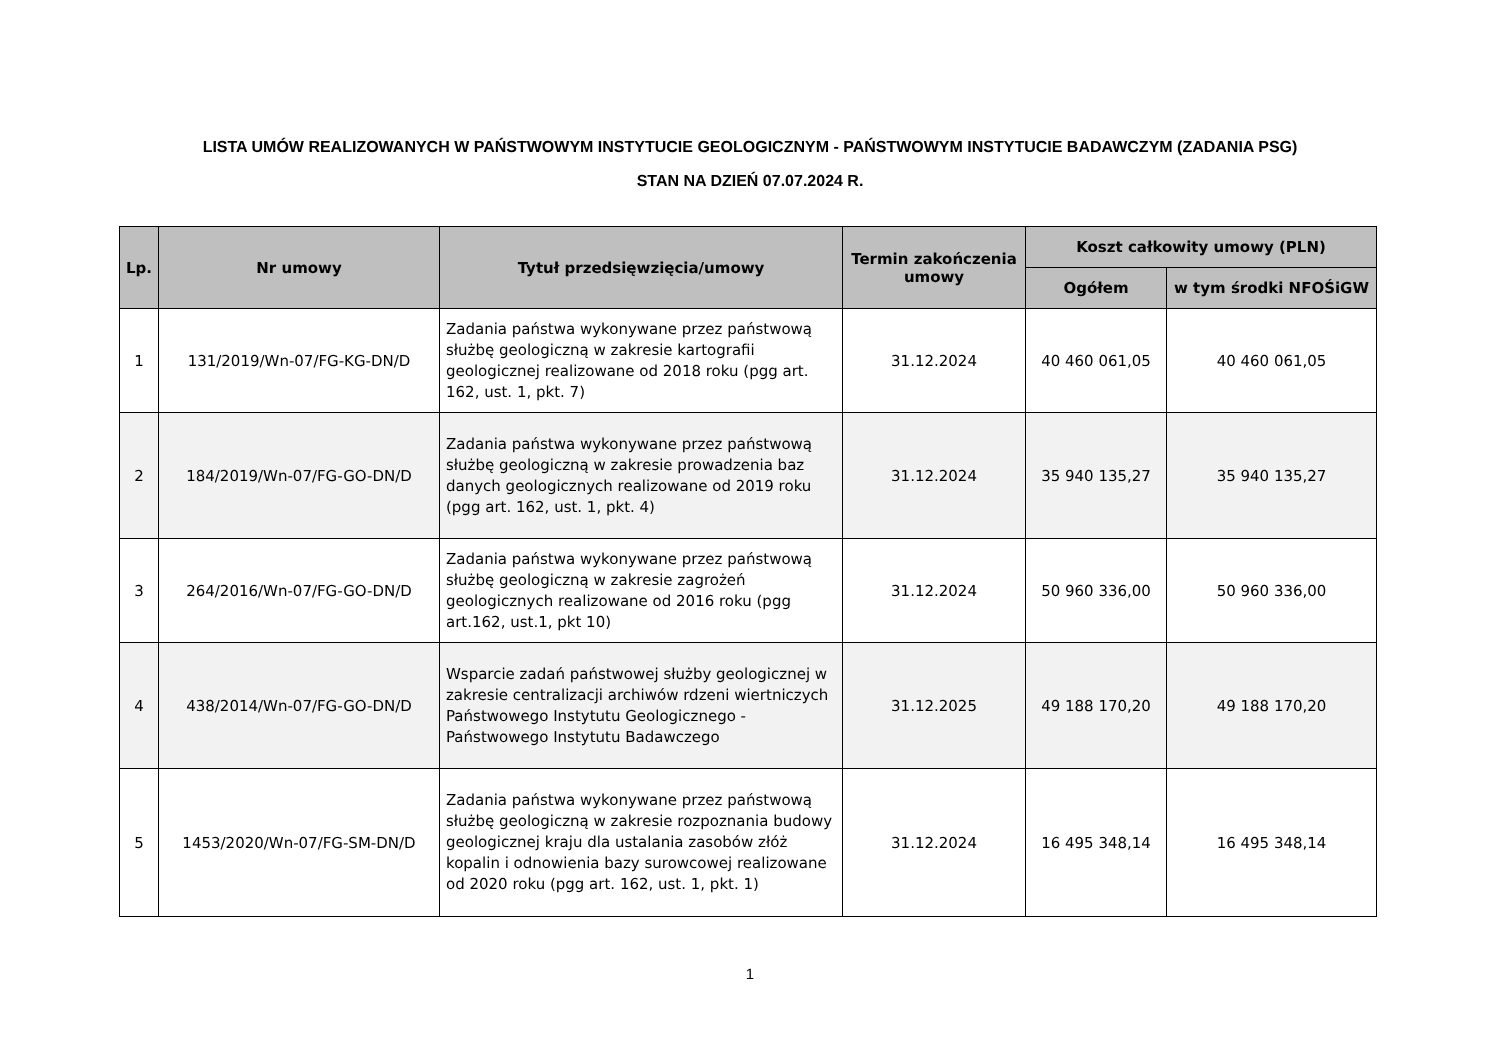LISTA UMÓW REALIZOWANYCH W PAŃSTWOWYM INSTYTUCIE GEOLOGICZNYM - PAŃSTWOWYM INSTYTUCIE BADAWCZYM (ZADANIA PSG)
STAN NA DZIEŃ 07.07.2024 R.
| Lp. | Nr umowy | Tytuł przedsięwzięcia/umowy | Termin zakończenia umowy | Koszt całkowity umowy (PLN) | |
| --- | --- | --- | --- | --- | --- |
| | | | | Ogółem | w tym środki NFOŚiGW |
| 1 | 131/2019/Wn-07/FG-KG-DN/D | Zadania państwa wykonywane przez państwową służbę geologiczną w zakresie kartografii geologicznej realizowane od 2018 roku (pgg art. 162, ust. 1, pkt. 7) | 31.12.2024 | 40 460 061,05 | 40 460 061,05 |
| 2 | 184/2019/Wn-07/FG-GO-DN/D | Zadania państwa wykonywane przez państwową służbę geologiczną w zakresie prowadzenia baz danych geologicznych realizowane od 2019 roku (pgg art. 162, ust. 1, pkt. 4) | 31.12.2024 | 35 940 135,27 | 35 940 135,27 |
| 3 | 264/2016/Wn-07/FG-GO-DN/D | Zadania państwa wykonywane przez państwową służbę geologiczną w zakresie zagrożeń geologicznych realizowane od 2016 roku (pgg art.162, ust.1, pkt 10) | 31.12.2024 | 50 960 336,00 | 50 960 336,00 |
| 4 | 438/2014/Wn-07/FG-GO-DN/D | Wsparcie zadań państwowej służby geologicznej w zakresie centralizacji archiwów rdzeni wiertniczych Państwowego Instytutu Geologicznego - Państwowego Instytutu Badawczego | 31.12.2025 | 49 188 170,20 | 49 188 170,20 |
| 5 | 1453/2020/Wn-07/FG-SM-DN/D | Zadania państwa wykonywane przez państwową służbę geologiczną w zakresie rozpoznania budowy geologicznej kraju dla ustalania zasobów złóż kopalin i odnowienia bazy surowcowej realizowane od 2020 roku (pgg art. 162, ust. 1, pkt. 1) | 31.12.2024 | 16 495 348,14 | 16 495 348,14 |
1